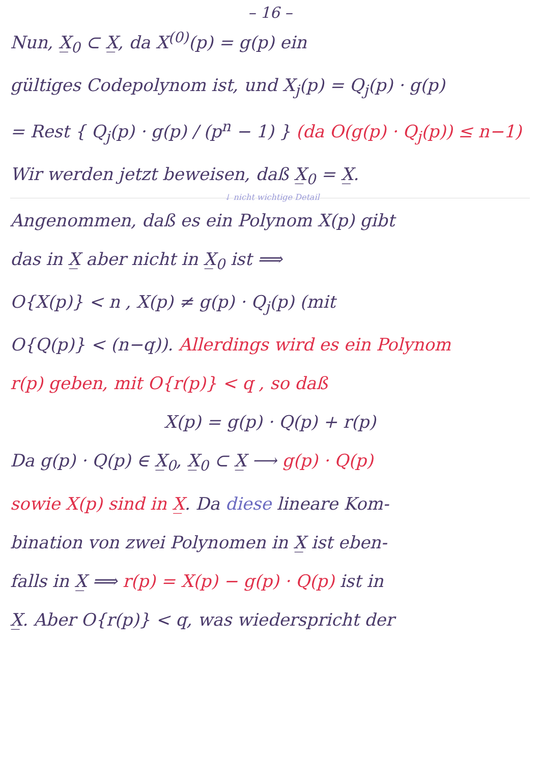– 16 –
Nun, X̲<sub>0</sub> ⊂ X̲, da X<sup>(0)</sup>(p) = g(p) ein
gültiges Codepolynom ist, und X<sub>j</sub>(p) = Q<sub>j</sub>(p) · g(p)
= Rest { Q<sub>j</sub>(p) · g(p) / (p<sup>n</sup> − 1) } (da O(g(p) · Q<sub>j</sub>(p)) ≤ n−1)
Wir werden jetzt beweisen, daß X̲<sub>0</sub> = X̲.
↓ nicht wichtige Detail
Angenommen, daß es ein Polynom X(p) gibt
das in X̲ aber nicht in X̲<sub>0</sub> ist ⟹
O{X(p)} < n , X(p) ≠ g(p) · Q<sub>j</sub>(p) (mit
O{Q(p)} < (n−q)). Allerdings wird es ein Polynom
r(p) geben, mit O{r(p)} < q , so daß
X(p) = g(p) · Q(p) + r(p)
Da g(p) · Q(p) ∈ X̲<sub>0</sub>, X̲<sub>0</sub> ⊂ X̲ ⟶ g(p) · Q(p)
sowie X(p) sind in X̲. Da diese lineare Kom-
bination von zwei Polynomen in X̲ ist eben-
falls in X̲ ⟹ r(p) = X(p) − g(p) · Q(p) ist in
X̲. Aber O{r(p)} < q, was wiederspricht der